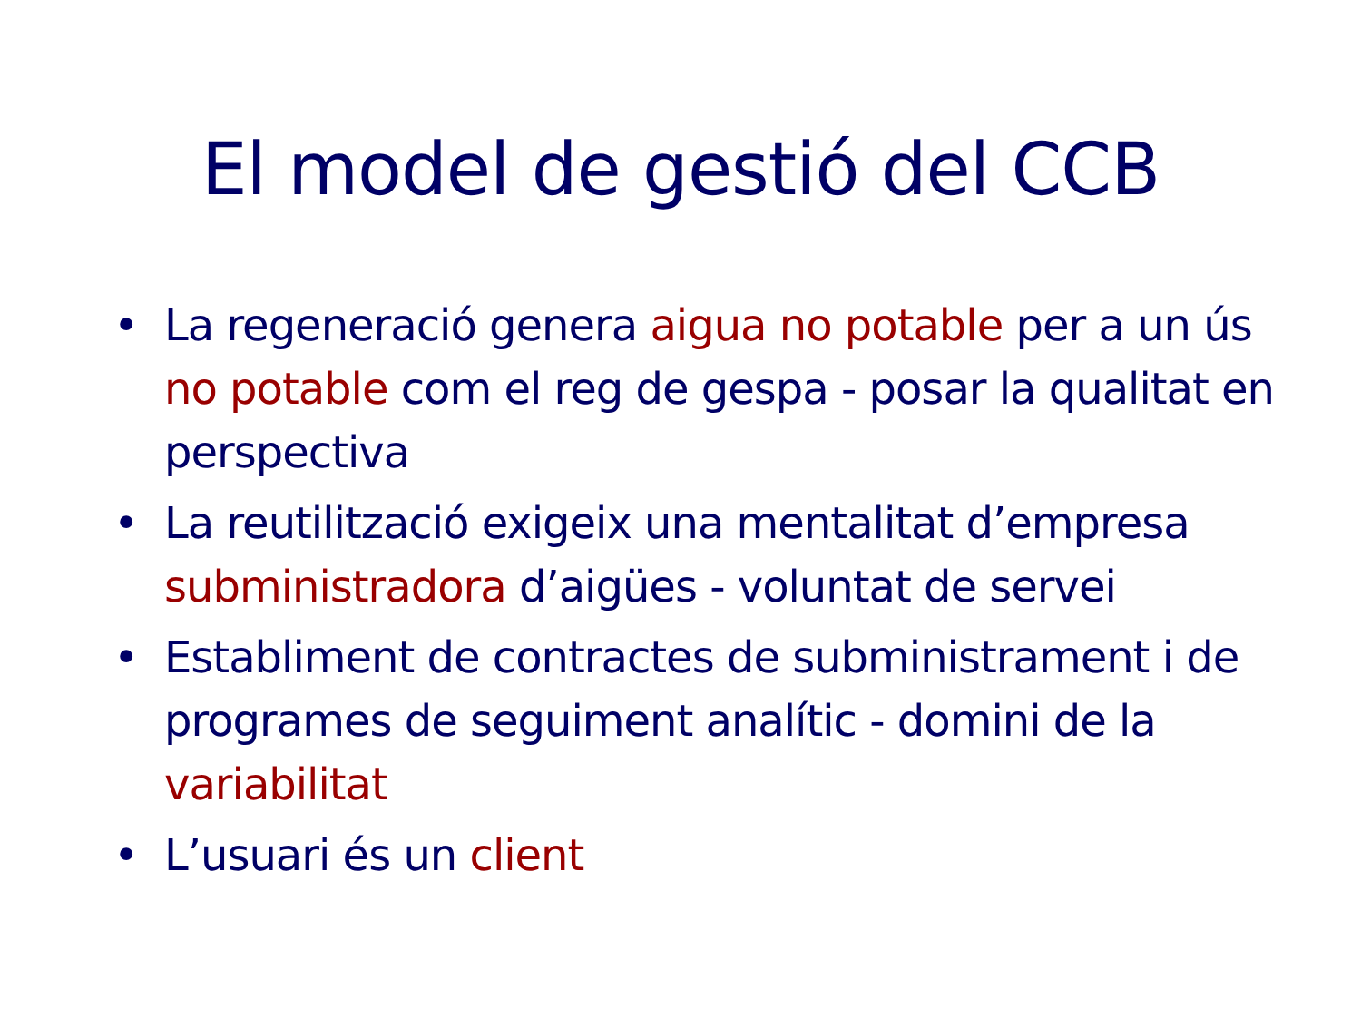El model de gestió del CCB
• La regeneració genera aigua no potable per a un ús no potable com el reg de gespa - posar la qualitat en perspectiva
• La reutilització exigeix una mentalitat d’empresa subministradora d’aigües - voluntat de servei
• Establiment de contractes de subministrament i de programes de seguiment analític - domini de la variabilitat
• L’usuari és un client